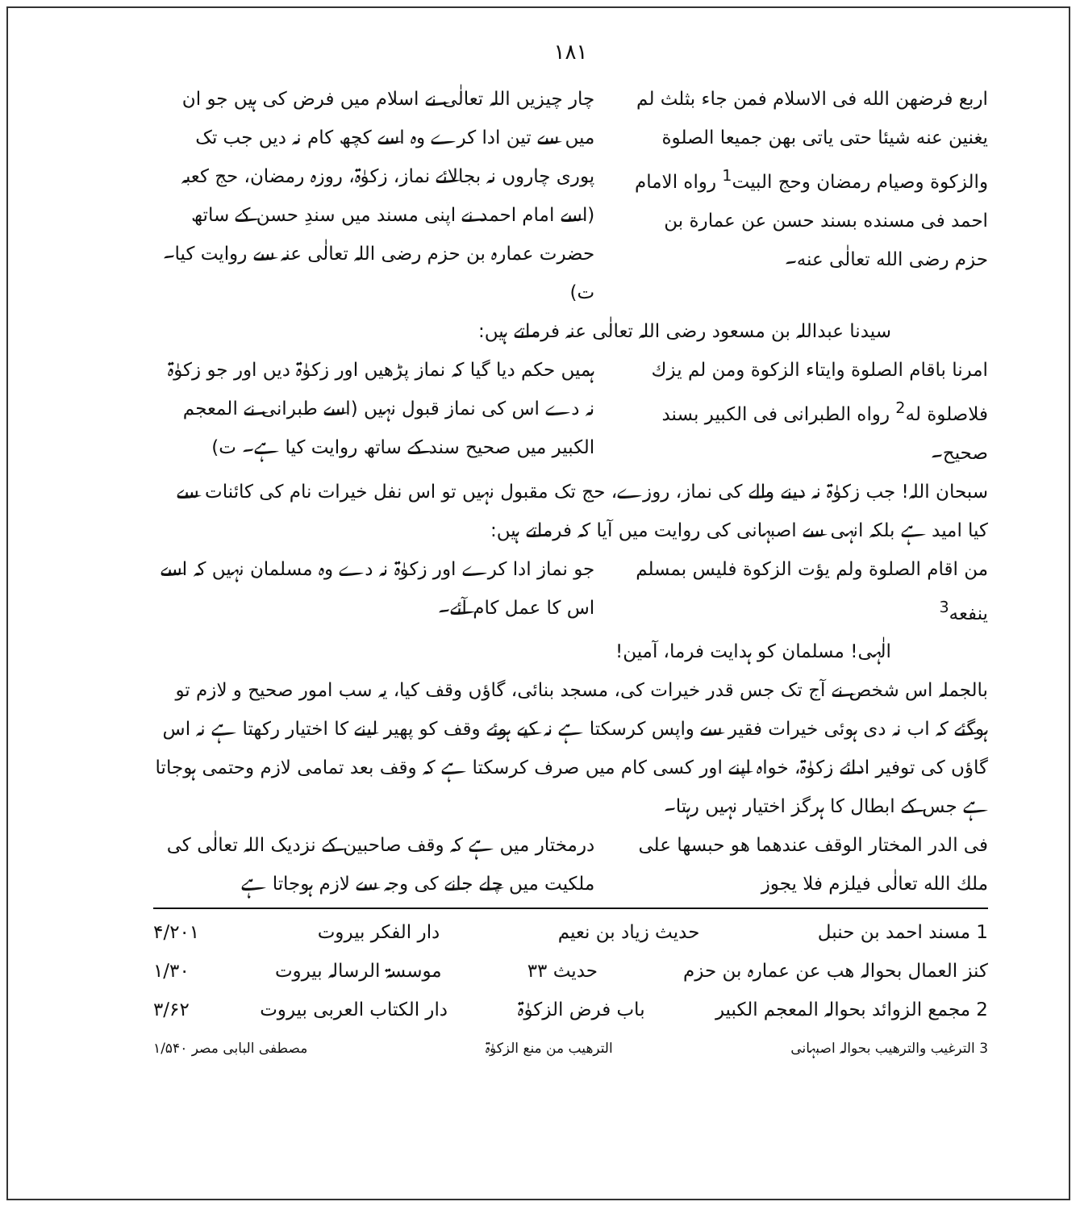۱۸۱
اربع فرضهن الله فی الاسلام فمن جاء بثلث لم یغنین عنه شیئا حتی یاتی بهن جمیعا الصلوة والزکوة وصیام رمضان وحج البیت<sup>1</sup> رواه الامام احمد فی مسنده بسند حسن عن عمارة بن حزم رضی الله تعالٰی عنه۔
چار چیزیں اللہ تعالٰی نے اسلام میں فرض کی ہیں جو ان میں سے تین ادا کرے وہ اسے کچھ کام نہ دیں جب تک پوری چاروں نہ بجالائے نماز، زکوٰۃ، روزہ رمضان، حج کعبہ (اسے امام احمد نے اپنی مسند میں سندِ حسن کے ساتھ حضرت عمارہ بن حزم رضی اللہ تعالٰی عنہ سے روایت کیا۔ ت)
سیدنا عبداللہ بن مسعود رضی اللہ تعالٰی عنہ فرماتے ہیں:
امرنا باقام الصلوة وایتاء الزکوة ومن لم یزك فلاصلوة له<sup>2</sup> رواه الطبرانی فی الکبیر بسند صحیح۔
ہمیں حکم دیا گیا کہ نماز پڑھیں اور زکوٰۃ دیں اور جو زکوٰۃ نہ دے اس کی نماز قبول نہیں (اسے طبرانی نے المعجم الکبیر میں صحیح سند کے ساتھ روایت کیا ہے۔ ت)
سبحان اللہ! جب زکوٰۃ نہ دینے والے کی نماز، روزے، حج تک مقبول نہیں تو اس نفل خیرات نام کی کائنات سے کیا امید ہے بلکہ انہی سے اصبہانی کی روایت میں آیا کہ فرماتے ہیں:
من اقام الصلوة ولم یؤت الزکوة فلیس بمسلم ینفعه<sup>3</sup>
جو نماز ادا کرے اور زکوٰۃ نہ دے وہ مسلمان نہیں کہ اسے اس کا عمل کام آئے۔
الٰہی! مسلمان کو ہدایت فرما، آمین!
بالجملہ اس شخص نے آج تک جس قدر خیرات کی، مسجد بنائی، گاؤں وقف کیا، یہ سب امور صحیح و لازم تو ہوگئے کہ اب نہ دی ہوئی خیرات فقیر سے واپس کرسکتا ہے نہ کیے ہوئے وقف کو پھیر لینے کا اختیار رکھتا ہے نہ اس گاؤں کی توفیر ادائے زکوٰۃ، خواہ اپنے اور کسی کام میں صرف کرسکتا ہے کہ وقف بعد تمامی لازم وحتمی ہوجاتا ہے جس کے ابطال کا ہرگز اختیار نہیں رہتا۔
فی الدر المختار الوقف عندهما هو حبسها علی ملك الله تعالٰی فیلزم فلا یجوز
درمختار میں ہے کہ وقف صاحبین کے نزدیک اللہ تعالٰی کی ملکیت میں چلے جانے کی وجہ سے لازم ہوجاتا ہے
1 مسند احمد بن حنبل حدیث زیاد بن نعیم دار الفکر بیروت ۴/۲۰۱
کنز العمال بحوالہ ھب عن عمارہ بن حزم حدیث ۳۳ موسسۃ الرسالہ بیروت ۱/۳۰
2 مجمع الزوائد بحوالہ المعجم الکبیر باب فرض الزکوٰۃ دار الکتاب العربی بیروت ۳/۶۲
3 الترغیب والترھیب بحوالہ اصبہانی الترھیب من منع الزکوٰۃ مصطفی البابی مصر ۱/۵۴۰